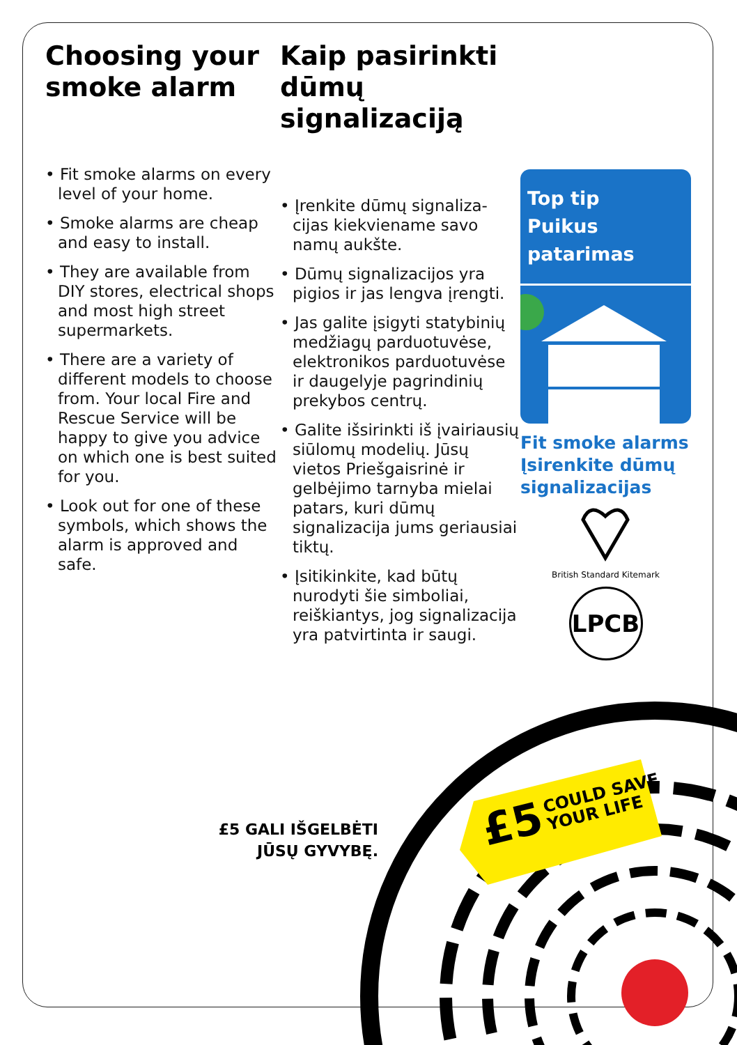£5 COULD SAVE
YOUR LIFE
Choosing your smoke alarm
• Fit smoke alarms on every level of your home.
• Smoke alarms are cheap and easy to install.
• They are available from DIY stores, electrical shops and most high street supermarkets.
• There are a variety of different models to choose from. Your local Fire and Rescue Service will be happy to give you advice on which one is best suited for you.
• Look out for one of these symbols, which shows the alarm is approved and safe.
Kaip pasirinkti dūmų signalizaciją
• Įrenkite dūmų signaliza-cijas kiekviename savo namų aukšte.
• Dūmų signalizacijos yra pigios ir jas lengva įrengti.
• Jas galite įsigyti statybinių medžiagų parduotuvėse, elektronikos parduotuvėse ir daugelyje pagrindinių prekybos centrų.
• Galite išsirinkti iš įvairiausių siūlomų modelių. Jūsų vietos Priešgaisrinė ir gelbėjimo tarnyba mielai patars, kuri dūmų signalizacija jums geriausiai tiktų.
• Įsitikinkite, kad būtų nurodyti šie simboliai, reiškiantys, jog signalizacija yra patvirtinta ir saugi.
Top tip
Puikus patarimas
Fit smoke alarms
Įsirenkite dūmų signalizacijas
British Standard Kitemark
LPCB
£5 GALI IŠGELBĖTI JŪSŲ GYVYBĘ.